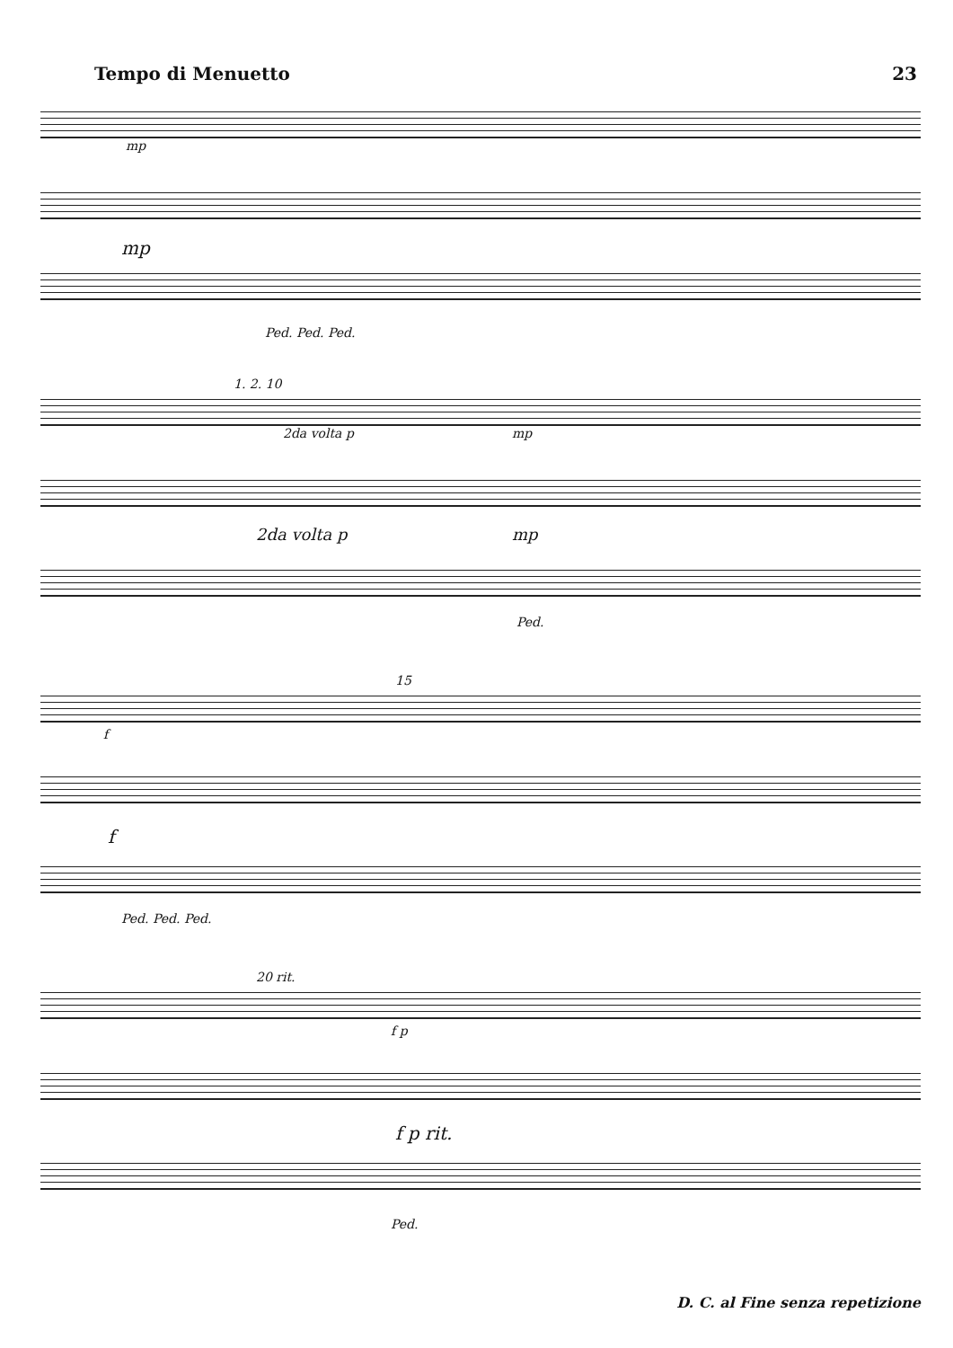Tempo di Menuetto 23
mp
mp
Ped. Ped. Ped.
1. 2. 10
2da volta p mp
2da volta p mp
Ped.
15
f
f
Ped. Ped. Ped.
20 rit.
f p
f p rit.
Ped.
D. C. al Fine senza repetizione